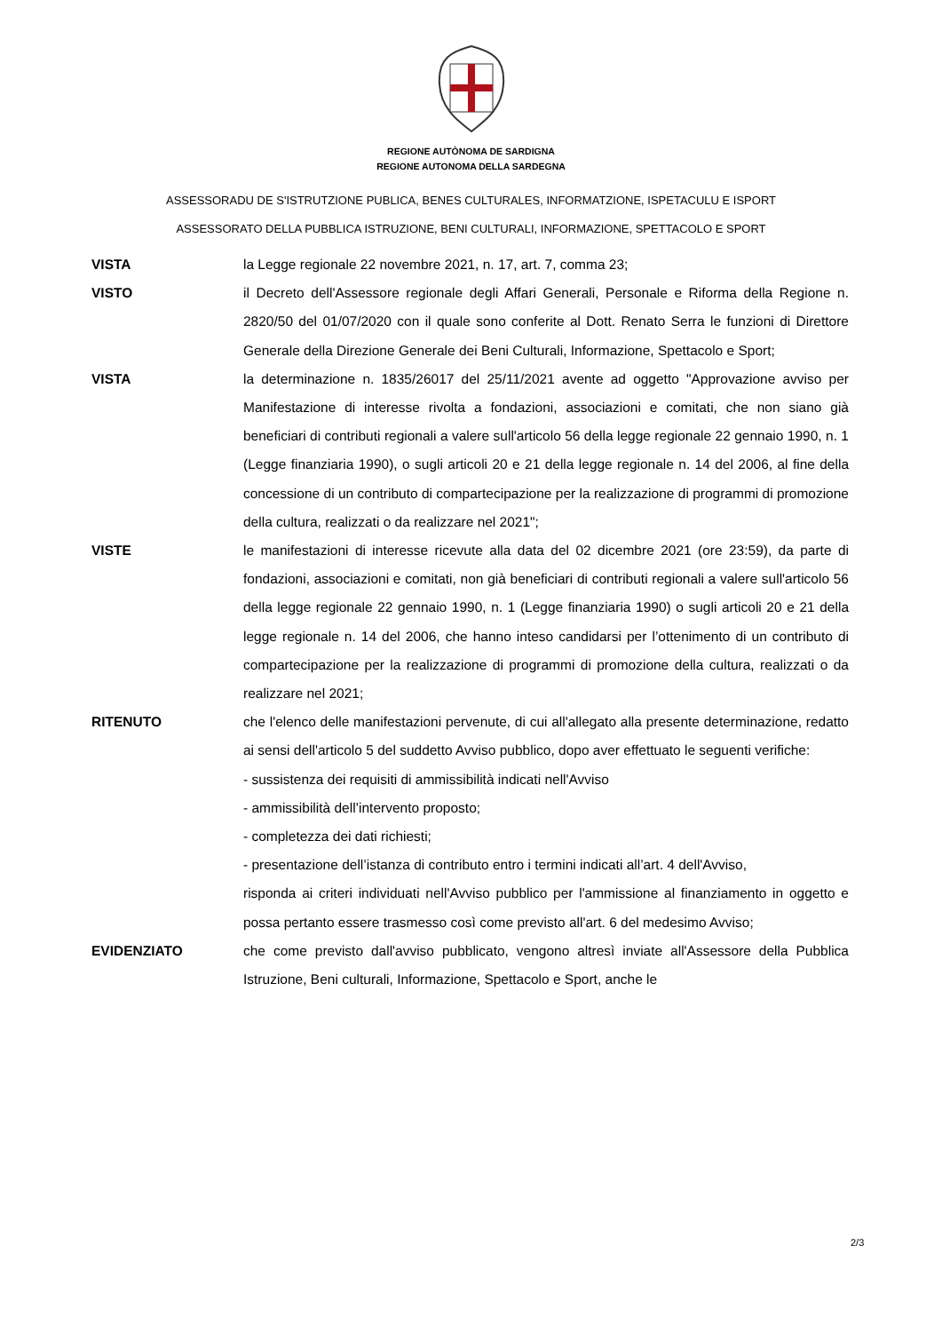REGIONE AUTÒNOMA DE SARDIGNA
REGIONE AUTONOMA DELLA SARDEGNA
ASSESSORADU DE S'ISTRUTZIONE PUBLICA, BENES CULTURALES, INFORMATZIONE, ISPETACULU E ISPORT
ASSESSORATO DELLA PUBBLICA ISTRUZIONE, BENI CULTURALI, INFORMAZIONE, SPETTACOLO E SPORT
VISTA la Legge regionale 22 novembre 2021, n. 17, art. 7, comma 23;
VISTO il Decreto dell'Assessore regionale degli Affari Generali, Personale e Riforma della Regione n. 2820/50 del 01/07/2020 con il quale sono conferite al Dott. Renato Serra le funzioni di Direttore Generale della Direzione Generale dei Beni Culturali, Informazione, Spettacolo e Sport;
VISTA la determinazione n. 1835/26017 del 25/11/2021 avente ad oggetto "Approvazione avviso per Manifestazione di interesse rivolta a fondazioni, associazioni e comitati, che non siano già beneficiari di contributi regionali a valere sull'articolo 56 della legge regionale 22 gennaio 1990, n. 1 (Legge finanziaria 1990), o sugli articoli 20 e 21 della legge regionale n. 14 del 2006, al fine della concessione di un contributo di compartecipazione per la realizzazione di programmi di promozione della cultura, realizzati o da realizzare nel 2021";
VISTE le manifestazioni di interesse ricevute alla data del 02 dicembre 2021 (ore 23:59), da parte di fondazioni, associazioni e comitati, non già beneficiari di contributi regionali a valere sull'articolo 56 della legge regionale 22 gennaio 1990, n. 1 (Legge finanziaria 1990) o sugli articoli 20 e 21 della legge regionale n. 14 del 2006, che hanno inteso candidarsi per l’ottenimento di un contributo di compartecipazione per la realizzazione di programmi di promozione della cultura, realizzati o da realizzare nel 2021;
RITENUTO che l'elenco delle manifestazioni pervenute, di cui all'allegato alla presente determinazione, redatto ai sensi dell'articolo 5 del suddetto Avviso pubblico, dopo aver effettuato le seguenti verifiche:
- sussistenza dei requisiti di ammissibilità indicati nell'Avviso
- ammissibilità dell’intervento proposto;
- completezza dei dati richiesti;
- presentazione dell’istanza di contributo entro i termini indicati all’art. 4 dell'Avviso,
risponda ai criteri individuati nell'Avviso pubblico per l'ammissione al finanziamento in oggetto e possa pertanto essere trasmesso così come previsto all'art. 6 del medesimo Avviso;
EVIDENZIATO che come previsto dall'avviso pubblicato, vengono altresì inviate all'Assessore della Pubblica Istruzione, Beni culturali, Informazione, Spettacolo e Sport, anche le
2/3